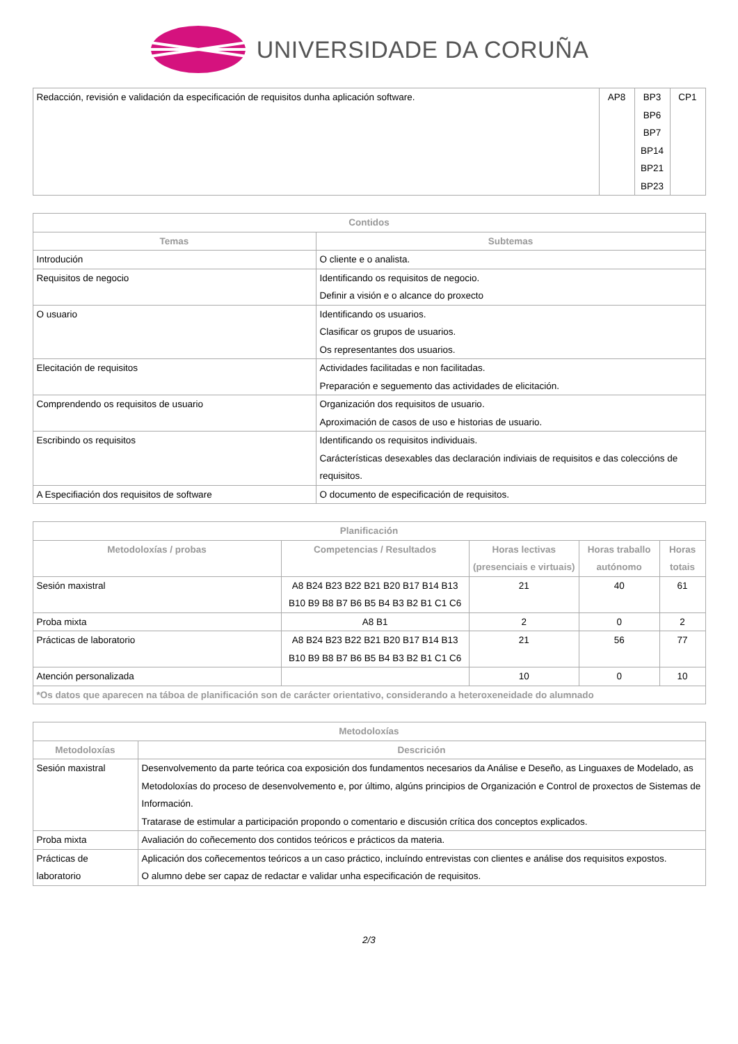UNIVERSIDADE DA CORUÑA
| Redacción, revisión e validación da especificación de requisitos dunha aplicación software. | AP8 | BP3 BP6 BP7 BP14 BP21 BP23 | CP1 |
| Contidos | |
| --- | --- |
| Temas | Subtemas |
| Introdución | O cliente e o analista. |
| Requisitos de negocio | Identificando os requisitos de negocio. Definir a visión e o alcance do proxecto |
| O usuario | Identificando os usuarios. Clasificar os grupos de usuarios. Os representantes dos usuarios. |
| Elecitación de requisitos | Actividades facilitadas e non facilitadas. Preparación e seguemento das actividades de elicitación. |
| Comprendendo os requisitos de usuario | Organización dos requisitos de usuario. Aproximación de casos de uso e historias de usuario. |
| Escribindo os requisitos | Identificando os requisitos individuais. Carácterísticas desexables das declaración indiviais de requisitos e das coleccións de requisitos. |
| A Especifiación dos requisitos de software | O documento de especificación de requisitos. |
| Planificación | | | | |
| --- | --- | --- | --- | --- |
| Metodoloxías / probas | Competencias / Resultados | Horas lectivas (presenciais e virtuais) | Horas traballo autónomo | Horas totais |
| Sesión maxistral | A8 B24 B23 B22 B21 B20 B17 B14 B13 B10 B9 B8 B7 B6 B5 B4 B3 B2 B1 C1 C6 | 21 | 40 | 61 |
| Proba mixta | A8 B1 | 2 | 0 | 2 |
| Prácticas de laboratorio | A8 B24 B23 B22 B21 B20 B17 B14 B13 B10 B9 B8 B7 B6 B5 B4 B3 B2 B1 C1 C6 | 21 | 56 | 77 |
| Atención personalizada | | 10 | 0 | 10 |
| *Os datos que aparecen na táboa de planificación son de carácter orientativo, considerando a heteroxeneidade do alumnado | | | | |
| Metodoloxías | |
| --- | --- |
| Metodoloxías | Descrición |
| Sesión maxistral | Desenvolvemento da parte teórica coa exposición dos fundamentos necesarios da Análise e Deseño, as Linguaxes de Modelado, as Metodoloxías do proceso de desenvolvemento e, por último, algúns principios de Organización e Control de proxectos de Sistemas de Información. Tratarase de estimular a participación propondo o comentario e discusión crítica dos conceptos explicados. |
| Proba mixta | Avaliación do coñecemento dos contidos teóricos e prácticos da materia. |
| Prácticas de laboratorio | Aplicación dos coñecementos teóricos a un caso práctico, incluíndo entrevistas con clientes e análise dos requisitos expostos. O alumno debe ser capaz de redactar e validar unha especificación de requisitos. |
2/3